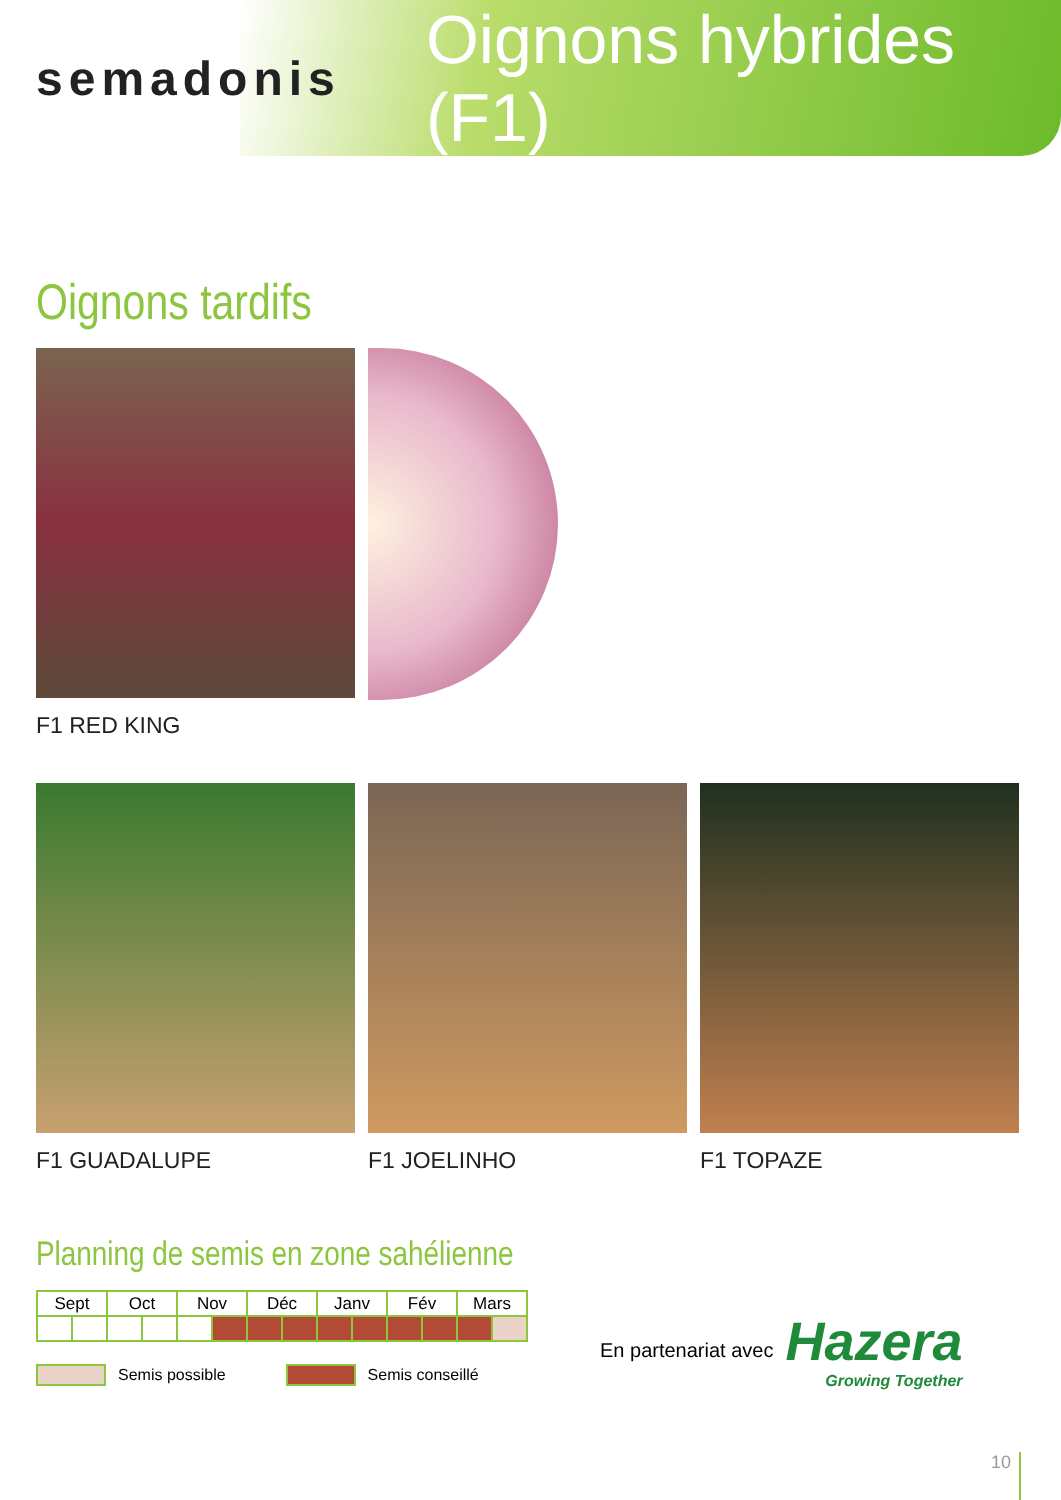semadonis
Oignons hybrides (F1)
Oignons tardifs
F1 RED KING
F1 GUADALUPE F1 JOELINHO F1 TOPAZE
Planning de semis en zone sahélienne
| Sept | | Oct | | Nov | | Déc | | Janv | | Fév | | Mars | |
Semis possible Semis conseillé
En partenariat avec
Hazera
Growing Together
10